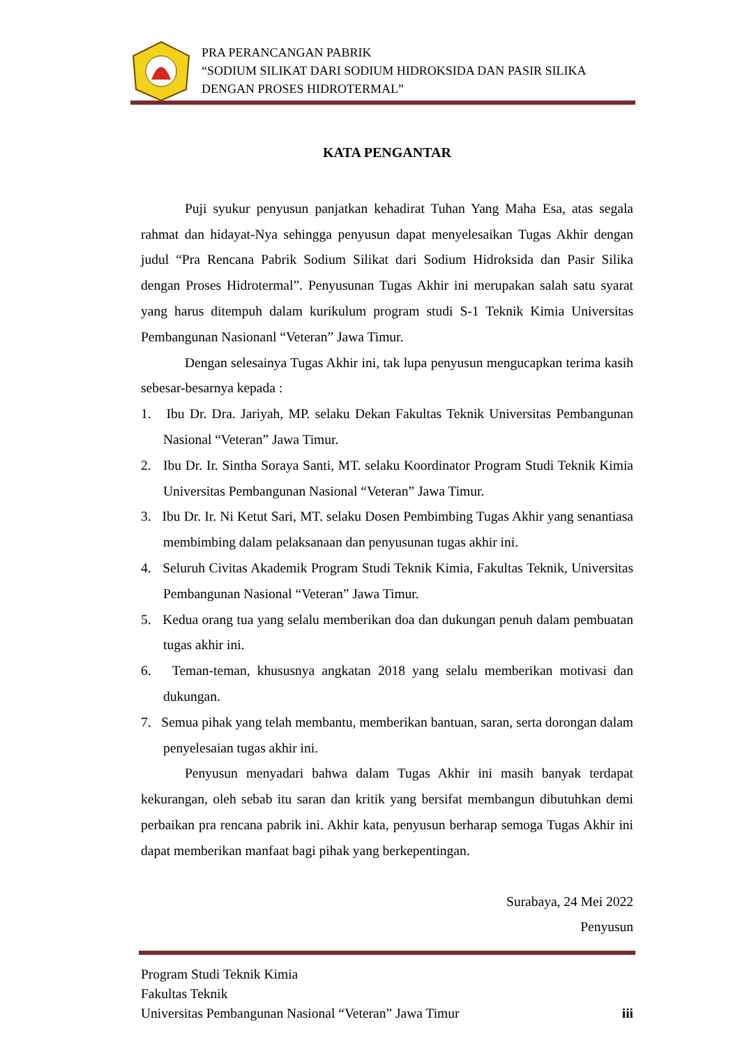PRA PERANCANGAN PABRIK
“SODIUM SILIKAT DARI SODIUM HIDROKSIDA DAN PASIR SILIKA
DENGAN PROSES HIDROTERMAL”
KATA PENGANTAR
Puji syukur penyusun panjatkan kehadirat Tuhan Yang Maha Esa, atas segala rahmat dan hidayat-Nya sehingga penyusun dapat menyelesaikan Tugas Akhir dengan judul “Pra Rencana Pabrik Sodium Silikat dari Sodium Hidroksida dan Pasir Silika dengan Proses Hidrotermal”. Penyusunan Tugas Akhir ini merupakan salah satu syarat yang harus ditempuh dalam kurikulum program studi S-1 Teknik Kimia Universitas Pembangunan Nasionanl “Veteran” Jawa Timur.
Dengan selesainya Tugas Akhir ini, tak lupa penyusun mengucapkan terima kasih sebesar-besarnya kepada :
1. Ibu Dr. Dra. Jariyah, MP. selaku Dekan Fakultas Teknik Universitas Pembangunan Nasional “Veteran” Jawa Timur.
2. Ibu Dr. Ir. Sintha Soraya Santi, MT. selaku Koordinator Program Studi Teknik Kimia Universitas Pembangunan Nasional “Veteran” Jawa Timur.
3. Ibu Dr. Ir. Ni Ketut Sari, MT. selaku Dosen Pembimbing Tugas Akhir yang senantiasa membimbing dalam pelaksanaan dan penyusunan tugas akhir ini.
4. Seluruh Civitas Akademik Program Studi Teknik Kimia, Fakultas Teknik, Universitas Pembangunan Nasional “Veteran” Jawa Timur.
5. Kedua orang tua yang selalu memberikan doa dan dukungan penuh dalam pembuatan tugas akhir ini.
6. Teman-teman, khususnya angkatan 2018 yang selalu memberikan motivasi dan dukungan.
7. Semua pihak yang telah membantu, memberikan bantuan, saran, serta dorongan dalam penyelesaian tugas akhir ini.
Penyusun menyadari bahwa dalam Tugas Akhir ini masih banyak terdapat kekurangan, oleh sebab itu saran dan kritik yang bersifat membangun dibutuhkan demi perbaikan pra rencana pabrik ini. Akhir kata, penyusun berharap semoga Tugas Akhir ini dapat memberikan manfaat bagi pihak yang berkepentingan.
Surabaya, 24 Mei 2022
Penyusun
Program Studi Teknik Kimia
Fakultas Teknik
Universitas Pembangunan Nasional “Veteran” Jawa Timur iii